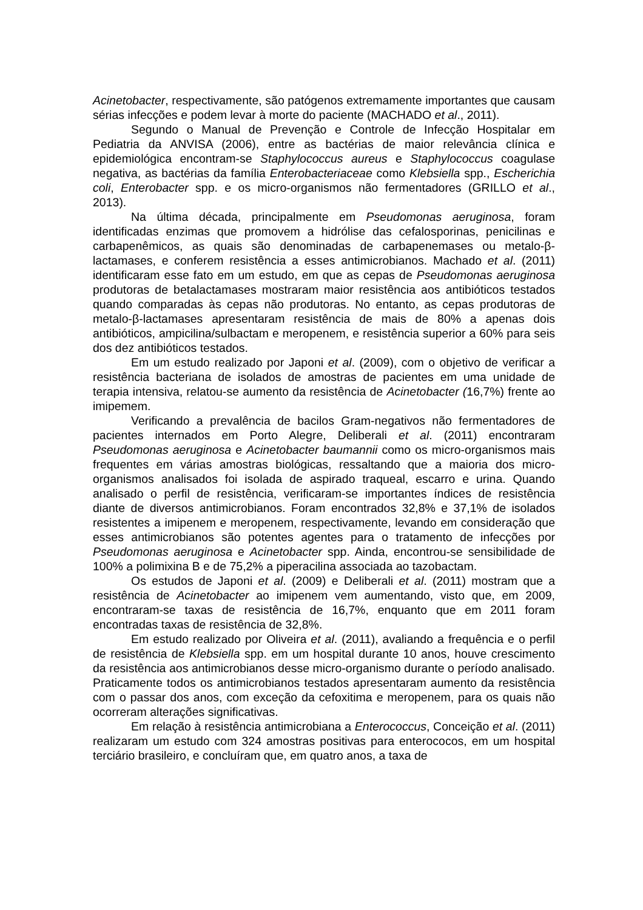Acinetobacter, respectivamente, são patógenos extremamente importantes que causam sérias infecções e podem levar à morte do paciente (MACHADO et al., 2011).
Segundo o Manual de Prevenção e Controle de Infecção Hospitalar em Pediatria da ANVISA (2006), entre as bactérias de maior relevância clínica e epidemiológica encontram-se Staphylococcus aureus e Staphylococcus coagulase negativa, as bactérias da família Enterobacteriaceae como Klebsiella spp., Escherichia coli, Enterobacter spp. e os micro-organismos não fermentadores (GRILLO et al., 2013).
Na última década, principalmente em Pseudomonas aeruginosa, foram identificadas enzimas que promovem a hidrólise das cefalosporinas, penicilinas e carbapenêmicos, as quais são denominadas de carbapenemases ou metalo-β-lactamases, e conferem resistência a esses antimicrobianos. Machado et al. (2011) identificaram esse fato em um estudo, em que as cepas de Pseudomonas aeruginosa produtoras de betalactamases mostraram maior resistência aos antibióticos testados quando comparadas às cepas não produtoras. No entanto, as cepas produtoras de metalo-β-lactamases apresentaram resistência de mais de 80% a apenas dois antibióticos, ampicilina/sulbactam e meropenem, e resistência superior a 60% para seis dos dez antibióticos testados.
Em um estudo realizado por Japoni et al. (2009), com o objetivo de verificar a resistência bacteriana de isolados de amostras de pacientes em uma unidade de terapia intensiva, relatou-se aumento da resistência de Acinetobacter (16,7%) frente ao imipemem.
Verificando a prevalência de bacilos Gram-negativos não fermentadores de pacientes internados em Porto Alegre, Deliberali et al. (2011) encontraram Pseudomonas aeruginosa e Acinetobacter baumannii como os micro-organismos mais frequentes em várias amostras biológicas, ressaltando que a maioria dos micro-organismos analisados foi isolada de aspirado traqueal, escarro e urina. Quando analisado o perfil de resistência, verificaram-se importantes índices de resistência diante de diversos antimicrobianos. Foram encontrados 32,8% e 37,1% de isolados resistentes a imipenem e meropenem, respectivamente, levando em consideração que esses antimicrobianos são potentes agentes para o tratamento de infecções por Pseudomonas aeruginosa e Acinetobacter spp. Ainda, encontrou-se sensibilidade de 100% a polimixina B e de 75,2% a piperacilina associada ao tazobactam.
Os estudos de Japoni et al. (2009) e Deliberali et al. (2011) mostram que a resistência de Acinetobacter ao imipenem vem aumentando, visto que, em 2009, encontraram-se taxas de resistência de 16,7%, enquanto que em 2011 foram encontradas taxas de resistência de 32,8%.
Em estudo realizado por Oliveira et al. (2011), avaliando a frequência e o perfil de resistência de Klebsiella spp. em um hospital durante 10 anos, houve crescimento da resistência aos antimicrobianos desse micro-organismo durante o período analisado. Praticamente todos os antimicrobianos testados apresentaram aumento da resistência com o passar dos anos, com exceção da cefoxitima e meropenem, para os quais não ocorreram alterações significativas.
Em relação à resistência antimicrobiana a Enterococcus, Conceição et al. (2011) realizaram um estudo com 324 amostras positivas para enterococos, em um hospital terciário brasileiro, e concluíram que, em quatro anos, a taxa de